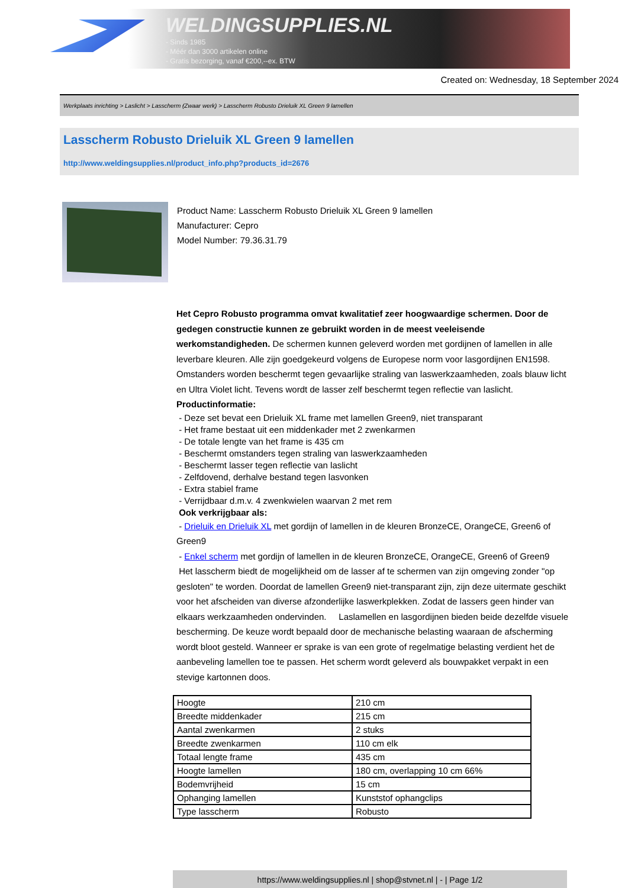WELDINGSUPPLIES.NL
- Sinds 1985
- Méér dan 3000 artikelen online
- Gratis bezorging, vanaf €200,--ex. BTW
Created on: Wednesday, 18 September 2024
Werkplaats inrichting > Laslicht > Lasscherm (Zwaar werk) > Lasscherm Robusto Drieluik XL Green 9 lamellen
Lasscherm Robusto Drieluik XL Green 9 lamellen
http://www.weldingsupplies.nl/product_info.php?products_id=2676
Product Name: Lasscherm Robusto Drieluik XL Green 9 lamellen
Manufacturer: Cepro
Model Number: 79.36.31.79
Het Cepro Robusto programma omvat kwalitatief zeer hoogwaardige schermen. Door de gedegen constructie kunnen ze gebruikt worden in de meest veeleisende werkomstandigheden. De schermen kunnen geleverd worden met gordijnen of lamellen in alle leverbare kleuren. Alle zijn goedgekeurd volgens de Europese norm voor lasgordijnen EN1598. Omstanders worden beschermt tegen gevaarlijke straling van laswerkzaamheden, zoals blauw licht en Ultra Violet licht. Tevens wordt de lasser zelf beschermt tegen reflectie van laslicht. Productinformatie:
- Deze set bevat een Drieluik XL frame met lamellen Green9, niet transparant
- Het frame bestaat uit een middenkader met 2 zwenkarmen
- De totale lengte van het frame is 435 cm
- Beschermt omstanders tegen straling van laswerkzaamheden
- Beschermt lasser tegen reflectie van laslicht
- Zelfdovend, derhalve bestand tegen lasvonken
- Extra stabiel frame
- Verrijdbaar d.m.v. 4 zwenkwielen waarvan 2 met rem
Ook verkrijgbaar als:
- Drieluik en Drieluik XL met gordijn of lamellen in de kleuren BronzeCE, OrangeCE, Green6 of Green9
- Enkel scherm met gordijn of lamellen in de kleuren BronzeCE, OrangeCE, Green6 of Green9
Het lasscherm biedt de mogelijkheid om de lasser af te schermen van zijn omgeving zonder "op gesloten" te worden. Doordat de lamellen Green9 niet-transparant zijn, zijn deze uitermate geschikt voor het afscheiden van diverse afzonderlijke laswerkplekken. Zodat de lassers geen hinder van elkaars werkzaamheden ondervinden. Laslamellen en lasgordijnen bieden beide dezelfde visuele bescherming. De keuze wordt bepaald door de mechanische belasting waaraan de afscherming wordt bloot gesteld. Wanneer er sprake is van een grote of regelmatige belasting verdient het de aanbeveling lamellen toe te passen. Het scherm wordt geleverd als bouwpakket verpakt in een stevige kartonnen doos.
| Hoogte | 210 cm |
| Breedte middenkader | 215 cm |
| Aantal zwenkarmen | 2 stuks |
| Breedte zwenkarmen | 110 cm elk |
| Totaal lengte frame | 435 cm |
| Hoogte lamellen | 180 cm, overlapping 10 cm 66% |
| Bodemvrijheid | 15 cm |
| Ophanging lamellen | Kunststof ophangclips |
| Type lasscherm | Robusto |
https://www.weldingsupplies.nl | shop@stvnet.nl | - | Page 1/2